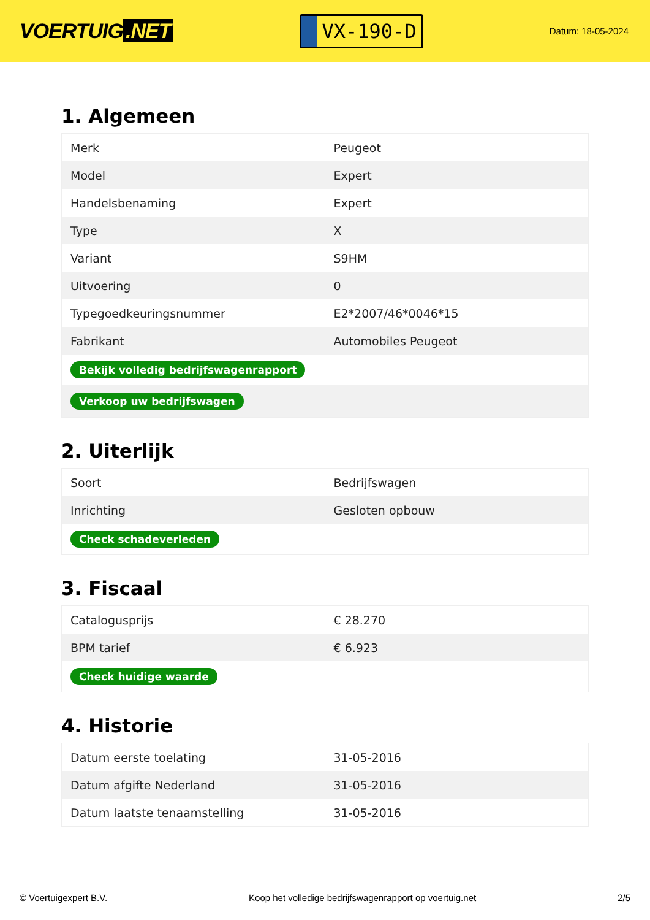VOERTUIG.NET
VX-190-D
Datum: 18-05-2024
1. Algemeen
| Merk | Peugeot |
| Model | Expert |
| Handelsbenaming | Expert |
| Type | X |
| Variant | S9HM |
| Uitvoering | 0 |
| Typegoedkeuringsnummer | E2*2007/46*0046*15 |
| Fabrikant | Automobiles Peugeot |
| Bekijk volledig bedrijfswagenrapport | |
| Verkoop uw bedrijfswagen | |
2. Uiterlijk
| Soort | Bedrijfswagen |
| Inrichting | Gesloten opbouw |
| Check schadeverleden | |
3. Fiscaal
| Catalogusprijs | € 28.270 |
| BPM tarief | € 6.923 |
| Check huidige waarde | |
4. Historie
| Datum eerste toelating | 31-05-2016 |
| Datum afgifte Nederland | 31-05-2016 |
| Datum laatste tenaamstelling | 31-05-2016 |
© Voertuigexpert B.V. Koop het volledige bedrijfswagenrapport op voertuig.net 2/5